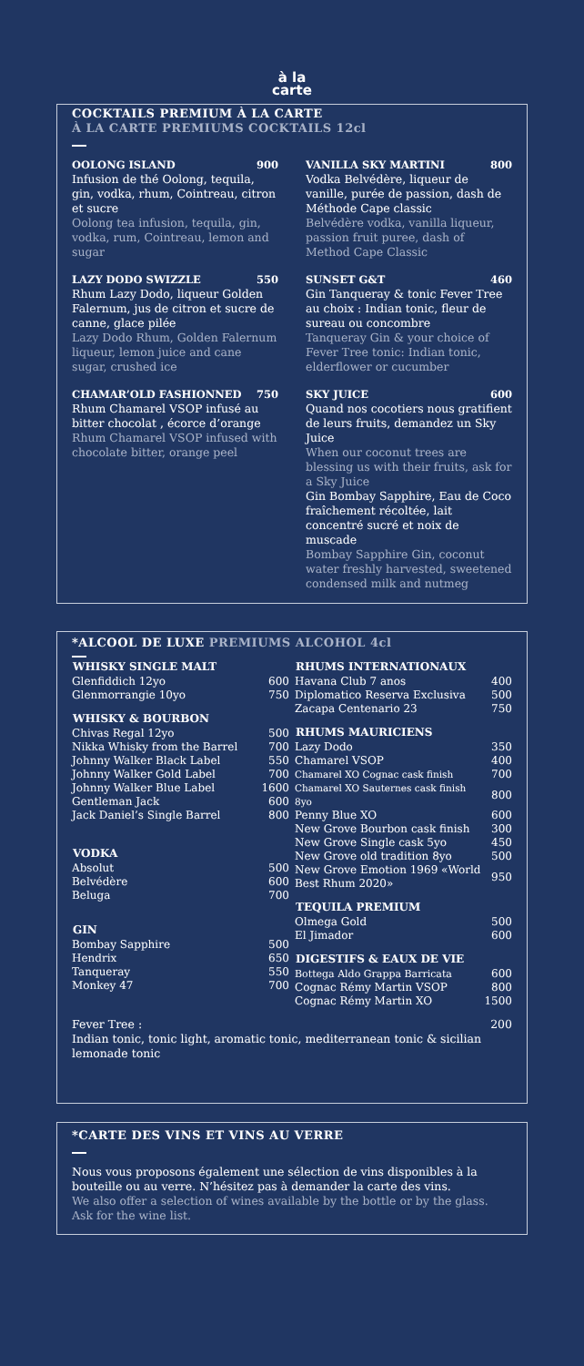à la
carte
COCKTAILS PREMIUM À LA CARTE
À LA CARTE PREMIUMS COCKTAILS 12cl
OOLONG ISLAND 900
Infusion de thé Oolong, tequila, gin, vodka, rhum, Cointreau, citron et sucre
Oolong tea infusion, tequila, gin, vodka, rum, Cointreau, lemon and sugar
LAZY DODO SWIZZLE 550
Rhum Lazy Dodo, liqueur Golden Falernum, jus de citron et sucre de canne, glace pilée
Lazy Dodo Rhum, Golden Falernum liqueur, lemon juice and cane sugar, crushed ice
CHAMAR’OLD FASHIONNED 750
Rhum Chamarel VSOP infusé au bitter chocolat , écorce d’orange
Rhum Chamarel VSOP infused with chocolate bitter, orange peel
VANILLA SKY MARTINI 800
Vodka Belvédère, liqueur de vanille, purée de passion, dash de Méthode Cape classic
Belvédère vodka, vanilla liqueur, passion fruit puree, dash of Method Cape Classic
SUNSET G&T 460
Gin Tanqueray & tonic Fever Tree au choix : Indian tonic, fleur de sureau ou concombre
Tanqueray Gin & your choice of Fever Tree tonic: Indian tonic, elderflower or cucumber
SKY JUICE 600
Quand nos cocotiers nous gratifient de leurs fruits, demandez un Sky Juice
When our coconut trees are blessing us with their fruits, ask for a Sky Juice
Gin Bombay Sapphire, Eau de Coco fraîchement récoltée, lait concentré sucré et noix de muscade
Bombay Sapphire Gin, coconut water freshly harvested, sweetened condensed milk and nutmeg
*ALCOOL DE LUXE PREMIUMS ALCOHOL 4cl
| WHISKY SINGLE MALT | |
| --- | --- |
| Glenfiddich 12yo | 600 |
| Glenmorrangie 10yo | 750 |
| WHISKY & BOURBON | |
| Chivas Regal 12yo | 500 |
| Nikka Whisky from the Barrel | 700 |
| Johnny Walker Black Label | 550 |
| Johnny Walker Gold Label | 700 |
| Johnny Walker Blue Label | 1600 |
| Gentleman Jack | 600 |
| Jack Daniel’s Single Barrel | 800 |
| VODKA | |
| Absolut | 500 |
| Belvédère | 600 |
| Beluga | 700 |
| GIN | |
| Bombay Sapphire | 500 |
| Hendrix | 650 |
| Tanqueray | 550 |
| Monkey 47 | 700 |
| RHUMS INTERNATIONAUX | |
| --- | --- |
| Havana Club 7 anos | 400 |
| Diplomatico Reserva Exclusiva | 500 |
| Zacapa Centenario 23 | 750 |
| RHUMS MAURICIENS | |
| Lazy Dodo | 350 |
| Chamarel VSOP | 400 |
| Chamarel XO Cognac cask finish | 700 |
| Chamarel XO Sauternes cask finish 8yo | 800 |
| Penny Blue XO | 600 |
| New Grove Bourbon cask finish | 300 |
| New Grove Single cask 5yo | 450 |
| New Grove old tradition 8yo | 500 |
| New Grove Emotion 1969 «World Best Rhum 2020» | 950 |
| TEQUILA PREMIUM | |
| Olmega Gold | 500 |
| El Jimador | 600 |
| DIGESTIFS & EAUX DE VIE | |
| Bottega Aldo Grappa Barricata | 600 |
| Cognac Rémy Martin VSOP | 800 |
| Cognac Rémy Martin XO | 1500 |
Fever Tree : 200
Indian tonic, tonic light, aromatic tonic, mediterranean tonic & sicilian lemonade tonic
*CARTE DES VINS ET VINS AU VERRE
Nous vous proposons également une sélection de vins disponibles à la bouteille ou au verre. N’hésitez pas à demander la carte des vins.
We also offer a selection of wines available by the bottle or by the glass. Ask for the wine list.